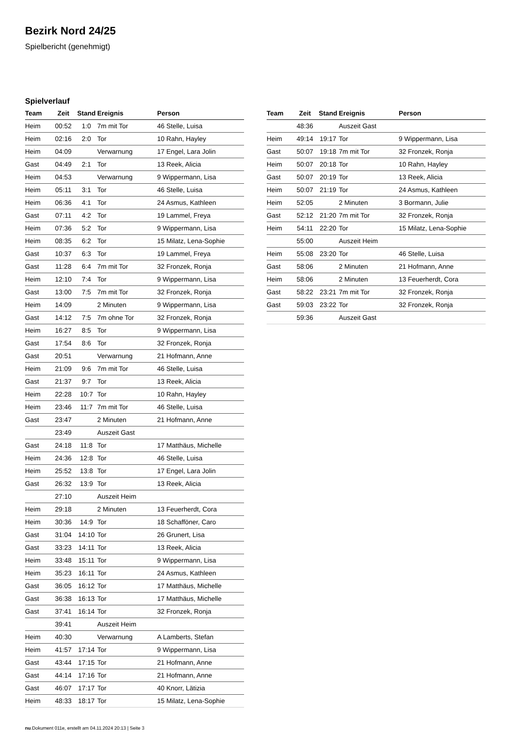Bezirk Nord 24/25
Spielbericht (genehmigt)
Spielverlauf
| Team | Zeit | Stand | Ereignis | Person |
| --- | --- | --- | --- | --- |
| Heim | 00:52 | 1:0 | 7m mit Tor | 46 Stelle, Luisa |
| Heim | 02:16 | 2:0 | Tor | 10 Rahn, Hayley |
| Heim | 04:09 | | Verwarnung | 17 Engel, Lara Jolin |
| Gast | 04:49 | 2:1 | Tor | 13 Reek, Alicia |
| Heim | 04:53 | | Verwarnung | 9 Wippermann, Lisa |
| Heim | 05:11 | 3:1 | Tor | 46 Stelle, Luisa |
| Heim | 06:36 | 4:1 | Tor | 24 Asmus, Kathleen |
| Gast | 07:11 | 4:2 | Tor | 19 Lammel, Freya |
| Heim | 07:36 | 5:2 | Tor | 9 Wippermann, Lisa |
| Heim | 08:35 | 6:2 | Tor | 15 Milatz, Lena-Sophie |
| Gast | 10:37 | 6:3 | Tor | 19 Lammel, Freya |
| Gast | 11:28 | 6:4 | 7m mit Tor | 32 Fronzek, Ronja |
| Heim | 12:10 | 7:4 | Tor | 9 Wippermann, Lisa |
| Gast | 13:00 | 7:5 | 7m mit Tor | 32 Fronzek, Ronja |
| Heim | 14:09 | | 2 Minuten | 9 Wippermann, Lisa |
| Gast | 14:12 | 7:5 | 7m ohne Tor | 32 Fronzek, Ronja |
| Heim | 16:27 | 8:5 | Tor | 9 Wippermann, Lisa |
| Gast | 17:54 | 8:6 | Tor | 32 Fronzek, Ronja |
| Gast | 20:51 | | Verwarnung | 21 Hofmann, Anne |
| Heim | 21:09 | 9:6 | 7m mit Tor | 46 Stelle, Luisa |
| Gast | 21:37 | 9:7 | Tor | 13 Reek, Alicia |
| Heim | 22:28 | 10:7 | Tor | 10 Rahn, Hayley |
| Heim | 23:46 | 11:7 | 7m mit Tor | 46 Stelle, Luisa |
| Gast | 23:47 | | 2 Minuten | 21 Hofmann, Anne |
| | 23:49 | | Auszeit Gast | |
| Gast | 24:18 | 11:8 | Tor | 17 Matthäus, Michelle |
| Heim | 24:36 | 12:8 | Tor | 46 Stelle, Luisa |
| Heim | 25:52 | 13:8 | Tor | 17 Engel, Lara Jolin |
| Gast | 26:32 | 13:9 | Tor | 13 Reek, Alicia |
| | 27:10 | | Auszeit Heim | |
| Heim | 29:18 | | 2 Minuten | 13 Feuerherdt, Cora |
| Heim | 30:36 | 14:9 | Tor | 18 Schafföner, Caro |
| Gast | 31:04 | 14:10 | Tor | 26 Grunert, Lisa |
| Gast | 33:23 | 14:11 | Tor | 13 Reek, Alicia |
| Heim | 33:48 | 15:11 | Tor | 9 Wippermann, Lisa |
| Heim | 35:23 | 16:11 | Tor | 24 Asmus, Kathleen |
| Gast | 36:05 | 16:12 | Tor | 17 Matthäus, Michelle |
| Gast | 36:38 | 16:13 | Tor | 17 Matthäus, Michelle |
| Gast | 37:41 | 16:14 | Tor | 32 Fronzek, Ronja |
| | 39:41 | | Auszeit Heim | |
| Heim | 40:30 | | Verwarnung | A Lamberts, Stefan |
| Heim | 41:57 | 17:14 | Tor | 9 Wippermann, Lisa |
| Gast | 43:44 | 17:15 | Tor | 21 Hofmann, Anne |
| Gast | 44:14 | 17:16 | Tor | 21 Hofmann, Anne |
| Gast | 46:07 | 17:17 | Tor | 40 Knorr, Lätizia |
| Heim | 48:33 | 18:17 | Tor | 15 Milatz, Lena-Sophie |
| Team | Zeit | Stand | Ereignis | Person |
| --- | --- | --- | --- | --- |
| | 48:36 | | Auszeit Gast | |
| Heim | 49:14 | 19:17 | Tor | 9 Wippermann, Lisa |
| Gast | 50:07 | 19:18 | 7m mit Tor | 32 Fronzek, Ronja |
| Heim | 50:07 | 20:18 | Tor | 10 Rahn, Hayley |
| Gast | 50:07 | 20:19 | Tor | 13 Reek, Alicia |
| Heim | 50:07 | 21:19 | Tor | 24 Asmus, Kathleen |
| Heim | 52:05 | | 2 Minuten | 3 Bormann, Julie |
| Gast | 52:12 | 21:20 | 7m mit Tor | 32 Fronzek, Ronja |
| Heim | 54:11 | 22:20 | Tor | 15 Milatz, Lena-Sophie |
| | 55:00 | | Auszeit Heim | |
| Heim | 55:08 | 23:20 | Tor | 46 Stelle, Luisa |
| Gast | 58:06 | | 2 Minuten | 21 Hofmann, Anne |
| Heim | 58:06 | | 2 Minuten | 13 Feuerherdt, Cora |
| Gast | 58:22 | 23:21 | 7m mit Tor | 32 Fronzek, Ronja |
| Gast | 59:03 | 23:22 | Tor | 32 Fronzek, Ronja |
| | 59:36 | | Auszeit Gast | |
nu.Dokument 011e, erstellt am 04.11.2024 20:13 | Seite 3